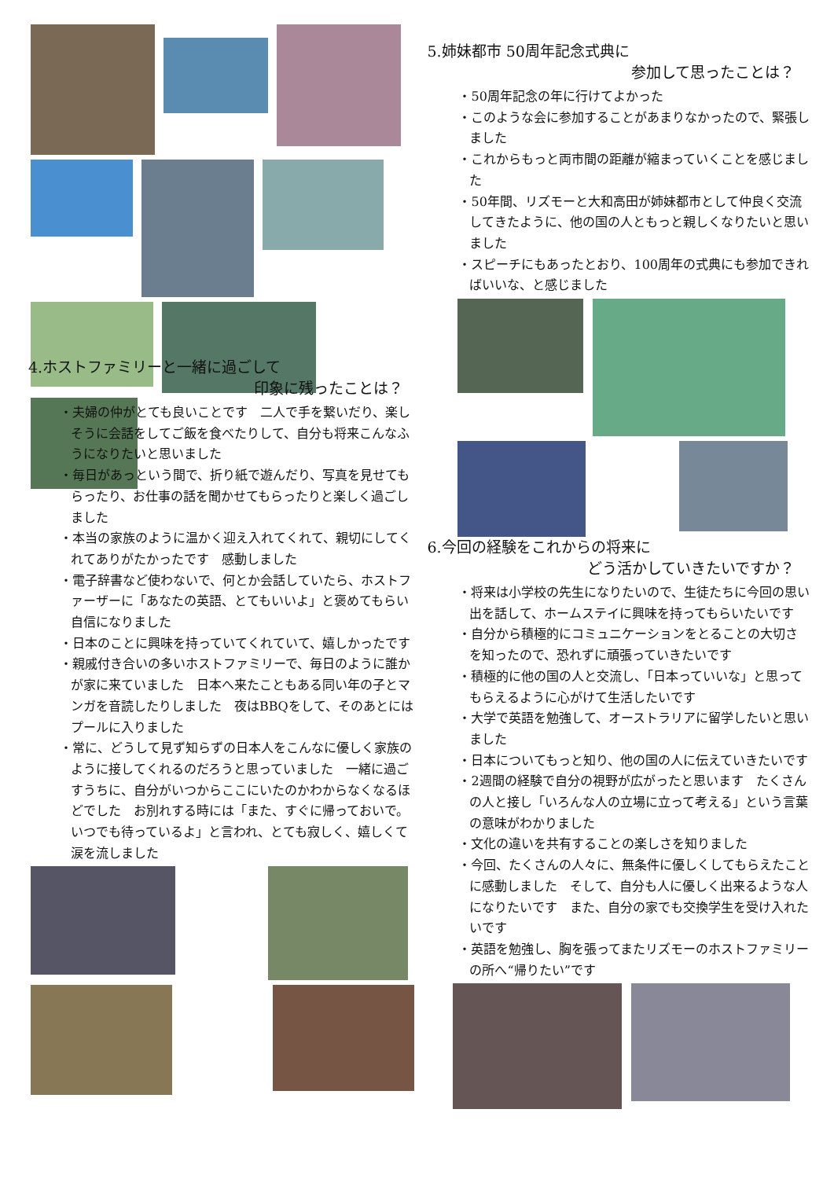4.ホストファミリーと一緒に過ごして
印象に残ったことは？
・夫婦の仲がとても良いことです　二人で手を繋いだり、楽しそうに会話をしてご飯を食べたりして、自分も将来こんなふうになりたいと思いました
・毎日があっという間で、折り紙で遊んだり、写真を見せてもらったり、お仕事の話を聞かせてもらったりと楽しく過ごしました
・本当の家族のように温かく迎え入れてくれて、親切にしてくれてありがたかったです　感動しました
・電子辞書など使わないで、何とか会話していたら、ホストファーザーに「あなたの英語、とてもいいよ」と褒めてもらい自信になりました
・日本のことに興味を持っていてくれていて、嬉しかったです
・親戚付き合いの多いホストファミリーで、毎日のように誰かが家に来ていました　日本へ来たこともある同い年の子とマンガを音読したりしました　夜はBBQをして、そのあとにはプールに入りました
・常に、どうして見ず知らずの日本人をこんなに優しく家族のように接してくれるのだろうと思っていました　一緒に過ごすうちに、自分がいつからここにいたのかわからなくなるほどでした　お別れする時には「また、すぐに帰っておいで。いつでも待っているよ」と言われ、とても寂しく、嬉しくて涙を流しました
5.姉妹都市 50周年記念式典に
参加して思ったことは？
・50周年記念の年に行けてよかった
・このような会に参加することがあまりなかったので、緊張しました
・これからもっと両市間の距離が縮まっていくことを感じました
・50年間、リズモーと大和高田が姉妹都市として仲良く交流してきたように、他の国の人ともっと親しくなりたいと思いました
・スピーチにもあったとおり、100周年の式典にも参加できればいいな、と感じました
6.今回の経験をこれからの将来に
どう活かしていきたいですか？
・将来は小学校の先生になりたいので、生徒たちに今回の思い出を話して、ホームステイに興味を持ってもらいたいです
・自分から積極的にコミュニケーションをとることの大切さを知ったので、恐れずに頑張っていきたいです
・積極的に他の国の人と交流し、「日本っていいな」と思ってもらえるように心がけて生活したいです
・大学で英語を勉強して、オーストラリアに留学したいと思いました
・日本についてもっと知り、他の国の人に伝えていきたいです
・2週間の経験で自分の視野が広がったと思います　たくさんの人と接し「いろんな人の立場に立って考える」という言葉の意味がわかりました
・文化の違いを共有することの楽しさを知りました
・今回、たくさんの人々に、無条件に優しくしてもらえたことに感動しました　そして、自分も人に優しく出来るような人になりたいです　また、自分の家でも交換学生を受け入れたいです
・英語を勉強し、胸を張ってまたリズモーのホストファミリーの所へ“帰りたい”です